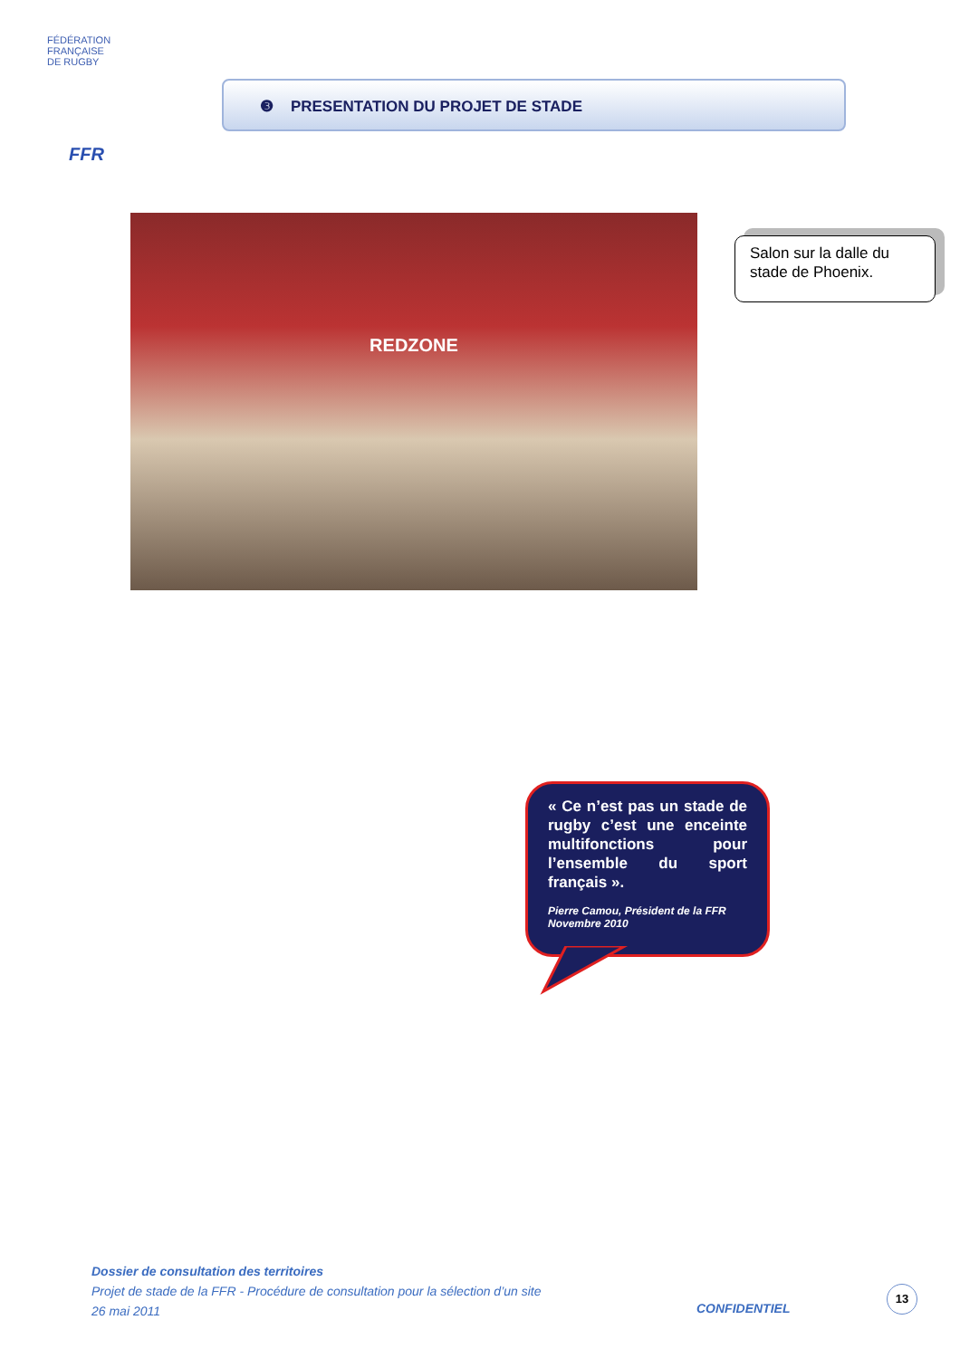FÉDÉRATION
FRANÇAISE
DE RUGBY
FFR
❸ PRESENTATION DU PROJET DE STADE
REDZONE
Salon sur la dalle du stade de Phoenix.
« Ce n’est pas un stade de rugby c’est une enceinte multifonctions pour l’ensemble du sport français ».
Pierre Camou, Président de la FFR
Novembre 2010
Dossier de consultation des territoires
Projet de stade de la FFR - Procédure de consultation pour la sélection d’un site
26 mai 2011
CONFIDENTIEL
13